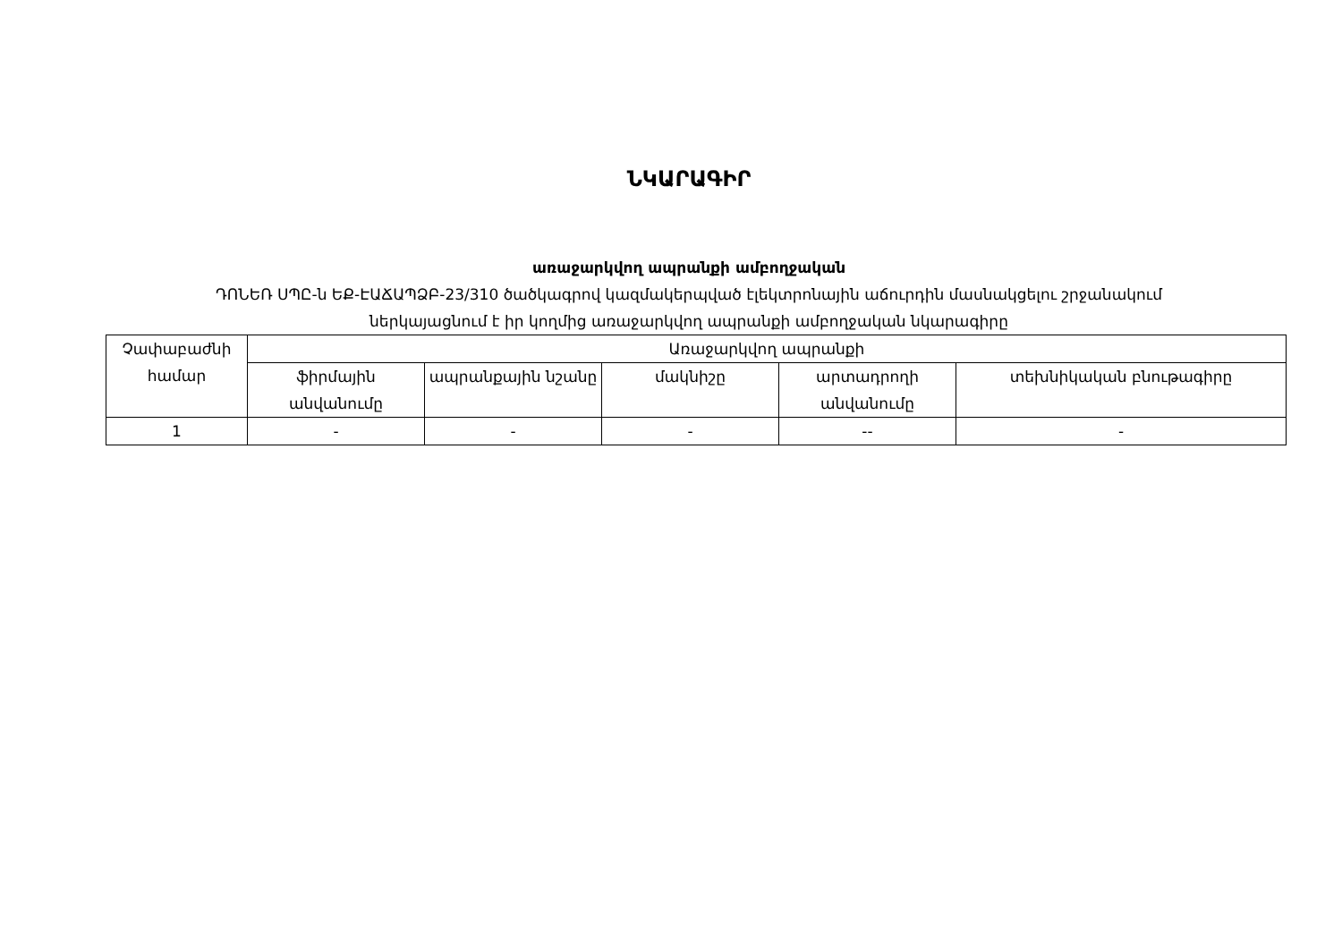ՆԿԱՐԱԳԻՐ
առաջարկվող ապրանքի ամբողջական
ԴՈՆԵՌ ՍՊԸ-ն ԵՔ-ԷԱՃԱՊՁԲ-23/310 ծածկագրով կազմակերպված էլեկտրոնային աճուրդին մասնակցելու շրջանակում
ներկայացնում է իր կողմից առաջարկվող ապրանքի ամբողջական նկարագիրը
| Չափաբաժնի համար | Առաջարկվող ապրանքի | | | | |
| --- | --- | --- | --- | --- | --- |
| | ֆիրմային անվանումը | ապրանքային նշանը | մակնիշը | արտադրողի անվանումը | տեխնիկական բնութագիրը |
| 1 | - | - | - | -- | - |